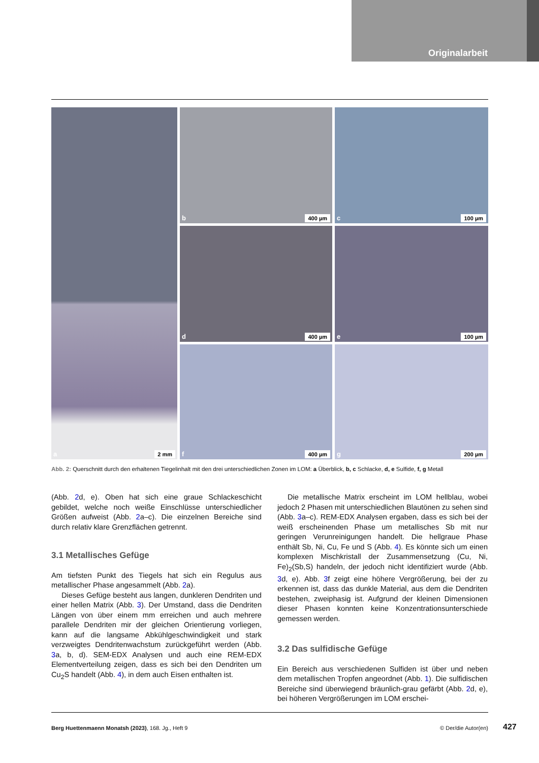Originalarbeit
a 2 mm
b 400 µm
c 100 µm
d 400 µm
e 100 µm
f 400 µm
g 200 µm
Abb. 2: Querschnitt durch den erhaltenen Tiegelinhalt mit den drei unterschiedlichen Zonen im LOM: a Überblick, b, c Schlacke, d, e Sulfide, f, g Metall
(Abb. 2d, e). Oben hat sich eine graue Schlackeschicht gebildet, welche noch weiße Einschlüsse unterschiedlicher Größen aufweist (Abb. 2a–c). Die einzelnen Bereiche sind durch relativ klare Grenzflächen getrennt.
3.1 Metallisches Gefüge
Am tiefsten Punkt des Tiegels hat sich ein Regulus aus metallischer Phase angesammelt (Abb. 2a).
Dieses Gefüge besteht aus langen, dunkleren Dendriten und einer hellen Matrix (Abb. 3). Der Umstand, dass die Dendriten Längen von über einem mm erreichen und auch mehrere parallele Dendriten mir der gleichen Orientierung vorliegen, kann auf die langsame Abkühlgeschwindigkeit und stark verzweigtes Dendritenwachstum zurückgeführt werden (Abb. 3a, b, d). SEM-EDX Analysen und auch eine REM-EDX Elementverteilung zeigen, dass es sich bei den Dendriten um Cu<sub>2</sub>S handelt (Abb. 4), in dem auch Eisen enthalten ist.
Die metallische Matrix erscheint im LOM hellblau, wobei jedoch 2 Phasen mit unterschiedlichen Blautönen zu sehen sind (Abb. 3a–c). REM-EDX Analysen ergaben, dass es sich bei der weiß erscheinenden Phase um metallisches Sb mit nur geringen Verunreinigungen handelt. Die hellgraue Phase enthält Sb, Ni, Cu, Fe und S (Abb. 4). Es könnte sich um einen komplexen Mischkristall der Zusammensetzung (Cu, Ni, Fe)<sub>2</sub>(Sb,S) handeln, der jedoch nicht identifiziert wurde (Abb. 3d, e). Abb. 3f zeigt eine höhere Vergrößerung, bei der zu erkennen ist, dass das dunkle Material, aus dem die Dendriten bestehen, zweiphasig ist. Aufgrund der kleinen Dimensionen dieser Phasen konnten keine Konzentrationsunterschiede gemessen werden.
3.2 Das sulfidische Gefüge
Ein Bereich aus verschiedenen Sulfiden ist über und neben dem metallischen Tropfen angeordnet (Abb. 1). Die sulfidischen Bereiche sind überwiegend bräunlich-grau gefärbt (Abb. 2d, e), bei höheren Vergrößerungen im LOM erschei-
Berg Huettenmaenn Monatsh (2023), 168. Jg., Heft 9 © Der/die Autor(en) 427